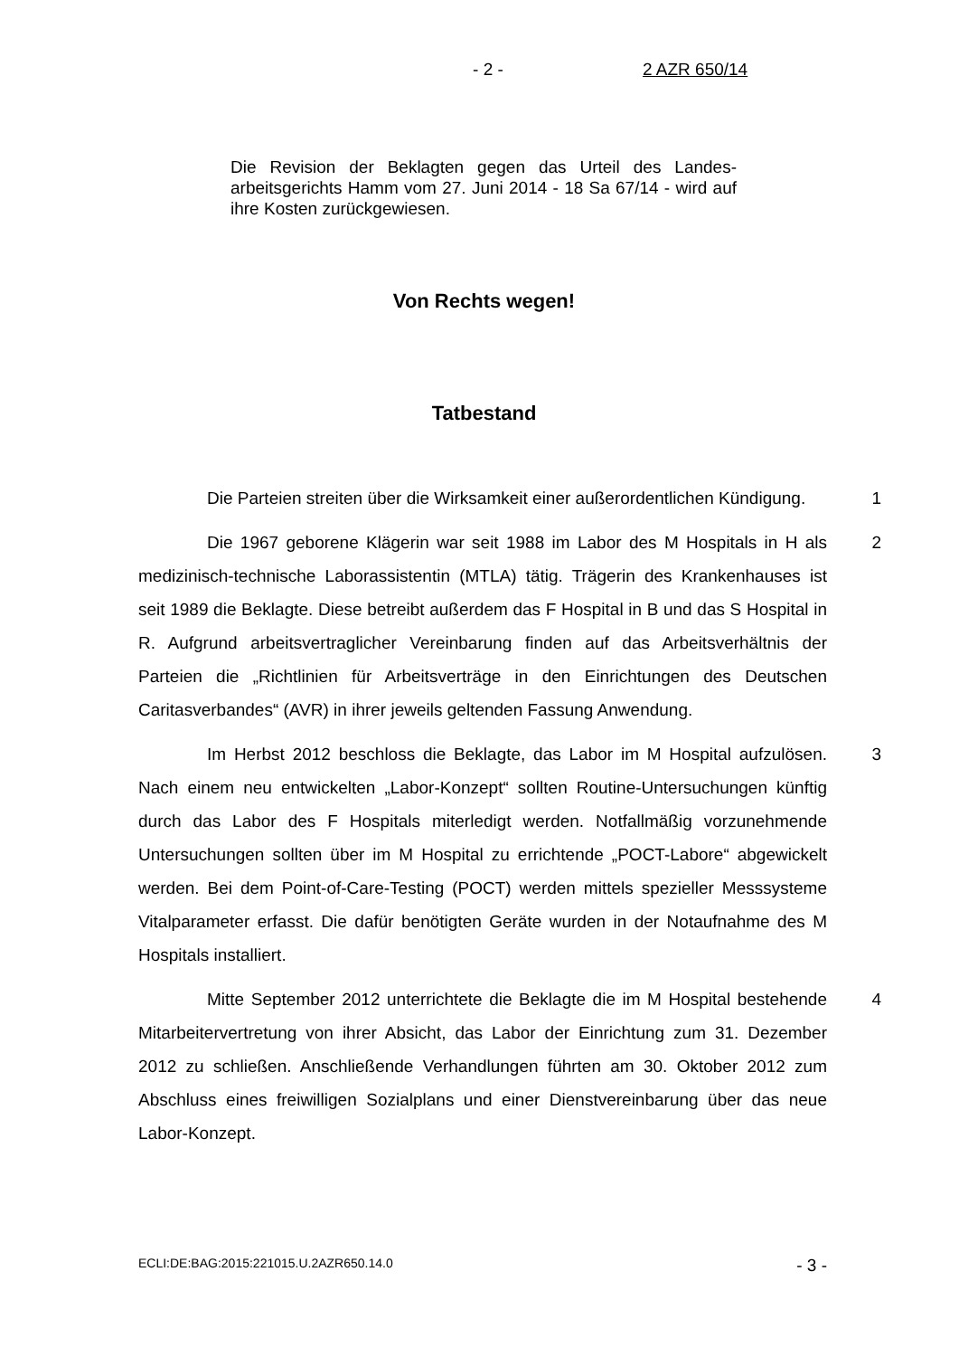- 2 - 2 AZR 650/14
Die Revision der Beklagten gegen das Urteil des Landes-arbeitsgerichts Hamm vom 27. Juni 2014 - 18 Sa 67/14 - wird auf ihre Kosten zurückgewiesen.
Von Rechts wegen!
Tatbestand
Die Parteien streiten über die Wirksamkeit einer außerordentlichen Kündigung.
1
Die 1967 geborene Klägerin war seit 1988 im Labor des M Hospitals in H als medizinisch-technische Laborassistentin (MTLA) tätig. Trägerin des Krankenhauses ist seit 1989 die Beklagte. Diese betreibt außerdem das F Hospital in B und das S Hospital in R. Aufgrund arbeitsvertraglicher Vereinbarung finden auf das Arbeitsverhältnis der Parteien die „Richtlinien für Arbeitsverträge in den Einrichtungen des Deutschen Caritasverbandes“ (AVR) in ihrer jeweils geltenden Fassung Anwendung.
2
Im Herbst 2012 beschloss die Beklagte, das Labor im M Hospital aufzulösen. Nach einem neu entwickelten „Labor-Konzept“ sollten Routine-Untersuchungen künftig durch das Labor des F Hospitals miterledigt werden. Notfallmäßig vorzunehmende Untersuchungen sollten über im M Hospital zu errichtende „POCT-Labore“ abgewickelt werden. Bei dem Point-of-Care-Testing (POCT) werden mittels spezieller Messsysteme Vitalparameter erfasst. Die dafür benötigten Geräte wurden in der Notaufnahme des M Hospitals installiert.
3
Mitte September 2012 unterrichtete die Beklagte die im M Hospital bestehende Mitarbeitervertretung von ihrer Absicht, das Labor der Einrichtung zum 31. Dezember 2012 zu schließen. Anschließende Verhandlungen führten am 30. Oktober 2012 zum Abschluss eines freiwilligen Sozialplans und einer Dienstvereinbarung über das neue Labor-Konzept.
4
ECLI:DE:BAG:2015:221015.U.2AZR650.14.0 - 3 -